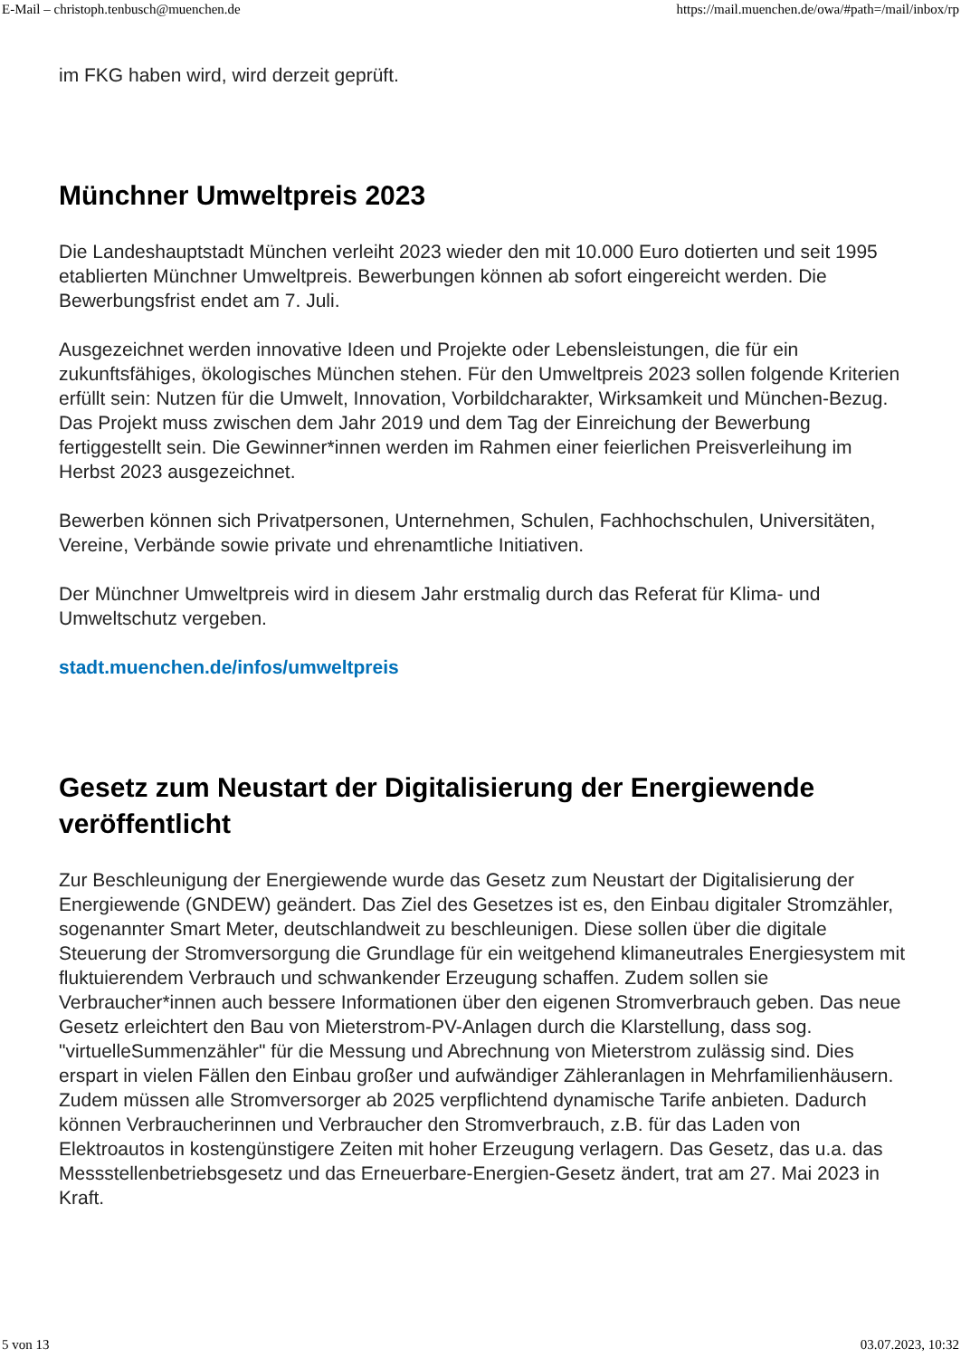E-Mail – christoph.tenbusch@muenchen.de https://mail.muenchen.de/owa/#path=/mail/inbox/rp
im FKG haben wird, wird derzeit geprüft.
Münchner Umweltpreis 2023
Die Landeshauptstadt München verleiht 2023 wieder den mit 10.000 Euro dotierten und seit 1995 etablierten Münchner Umweltpreis. Bewerbungen können ab sofort eingereicht werden. Die Bewerbungsfrist endet am 7. Juli.
Ausgezeichnet werden innovative Ideen und Projekte oder Lebensleistungen, die für ein zukunftsfähiges, ökologisches München stehen. Für den Umweltpreis 2023 sollen folgende Kriterien erfüllt sein: Nutzen für die Umwelt, Innovation, Vorbildcharakter, Wirksamkeit und München-Bezug. Das Projekt muss zwischen dem Jahr 2019 und dem Tag der Einreichung der Bewerbung fertiggestellt sein. Die Gewinner*innen werden im Rahmen einer feierlichen Preisverleihung im Herbst 2023 ausgezeichnet.
Bewerben können sich Privatpersonen, Unternehmen, Schulen, Fachhochschulen, Universitäten, Vereine, Verbände sowie private und ehrenamtliche Initiativen.
Der Münchner Umweltpreis wird in diesem Jahr erstmalig durch das Referat für Klima- und Umweltschutz vergeben.
stadt.muenchen.de/infos/umweltpreis
Gesetz zum Neustart der Digitalisierung der Energiewende veröffentlicht
Zur Beschleunigung der Energiewende wurde das Gesetz zum Neustart der Digitalisierung der Energiewende (GNDEW) geändert. Das Ziel des Gesetzes ist es, den Einbau digitaler Stromzähler, sogenannter Smart Meter, deutschlandweit zu beschleunigen. Diese sollen über die digitale Steuerung der Stromversorgung die Grundlage für ein weitgehend klimaneutrales Energiesystem mit fluktuierendem Verbrauch und schwankender Erzeugung schaffen. Zudem sollen sie Verbraucher*innen auch bessere Informationen über den eigenen Stromverbrauch geben. Das neue Gesetz erleichtert den Bau von Mieterstrom-PV-Anlagen durch die Klarstellung, dass sog. "virtuelleSummenzähler" für die Messung und Abrechnung von Mieterstrom zulässig sind. Dies erspart in vielen Fällen den Einbau großer und aufwändiger Zähleranlagen in Mehrfamilienhäusern. Zudem müssen alle Stromversorger ab 2025 verpflichtend dynamische Tarife anbieten. Dadurch können Verbraucherinnen und Verbraucher den Stromverbrauch, z.B. für das Laden von Elektroautos in kostengünstigere Zeiten mit hoher Erzeugung verlagern. Das Gesetz, das u.a. das Messstellenbetriebsgesetz und das Erneuerbare-Energien-Gesetz ändert, trat am 27. Mai 2023 in Kraft.
5 von 13 03.07.2023, 10:32